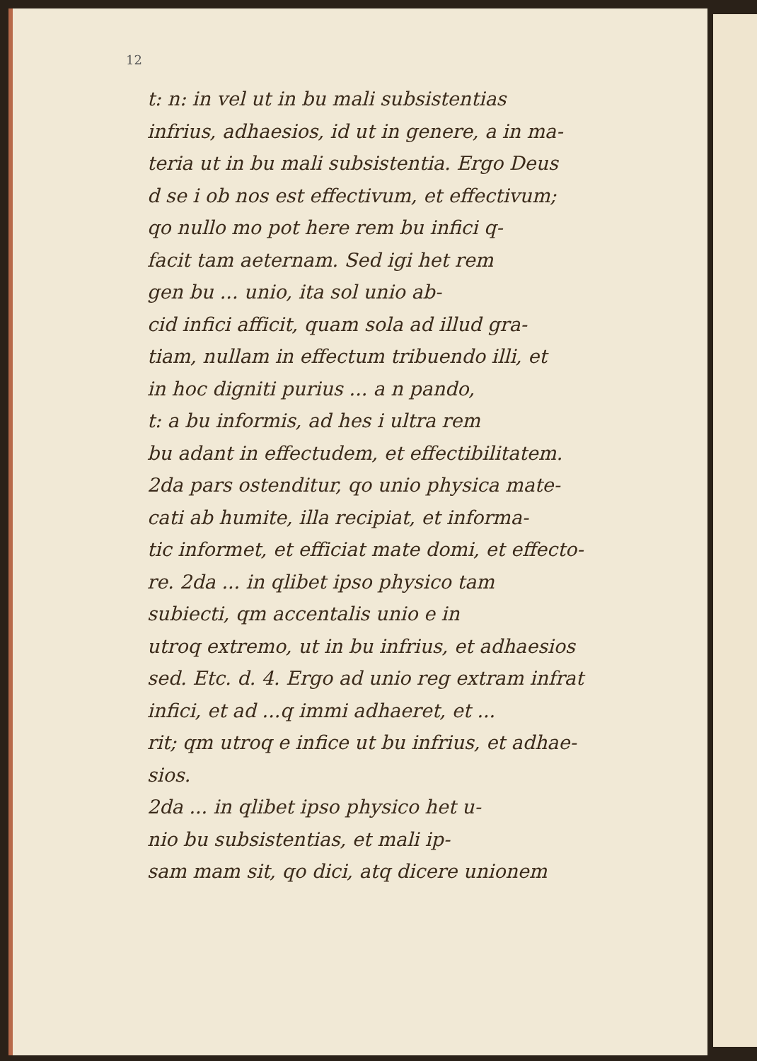12
t: n: in vel ut in bu mali subsistentias
infrius, adhaesios, id ut in genere, a in ma-
teria ut in bu mali subsistentia. Ergo Deus
d se i ob nos est effectivum, et effectivum;
qo nullo mo pot here rem bu infici q-
facit tam aeternam. Sed igi het rem
gen bu ... unio, ita sol unio ab-
cid infici afficit, quam sola ad illud gra-
tiam, nullam in effectum tribuendo illi, et
in hoc digniti purius ... a n pando,
t: a bu informis, ad hes i ultra rem
bu adant in effectudem, et effectibilitatem.
2da pars ostenditur, qo unio physica mate-
cati ab humite, illa recipiat, et informa-
tic informet, et efficiat mate domi, et effecto-
re. 2da ... in qlibet ipso physico tam
subiecti, qm accentalis unio e in
utroq extremo, ut in bu infrius, et adhaesios
sed. Etc. d. 4. Ergo ad unio reg extram infrat
infici, et ad ...q immi adhaeret, et ...
rit; qm utroq e infice ut bu infrius, et adhae-
sios.
2da ... in qlibet ipso physico het u-
nio bu subsistentias, et mali ip-
sam mam sit, qo dici, atq dicere unionem